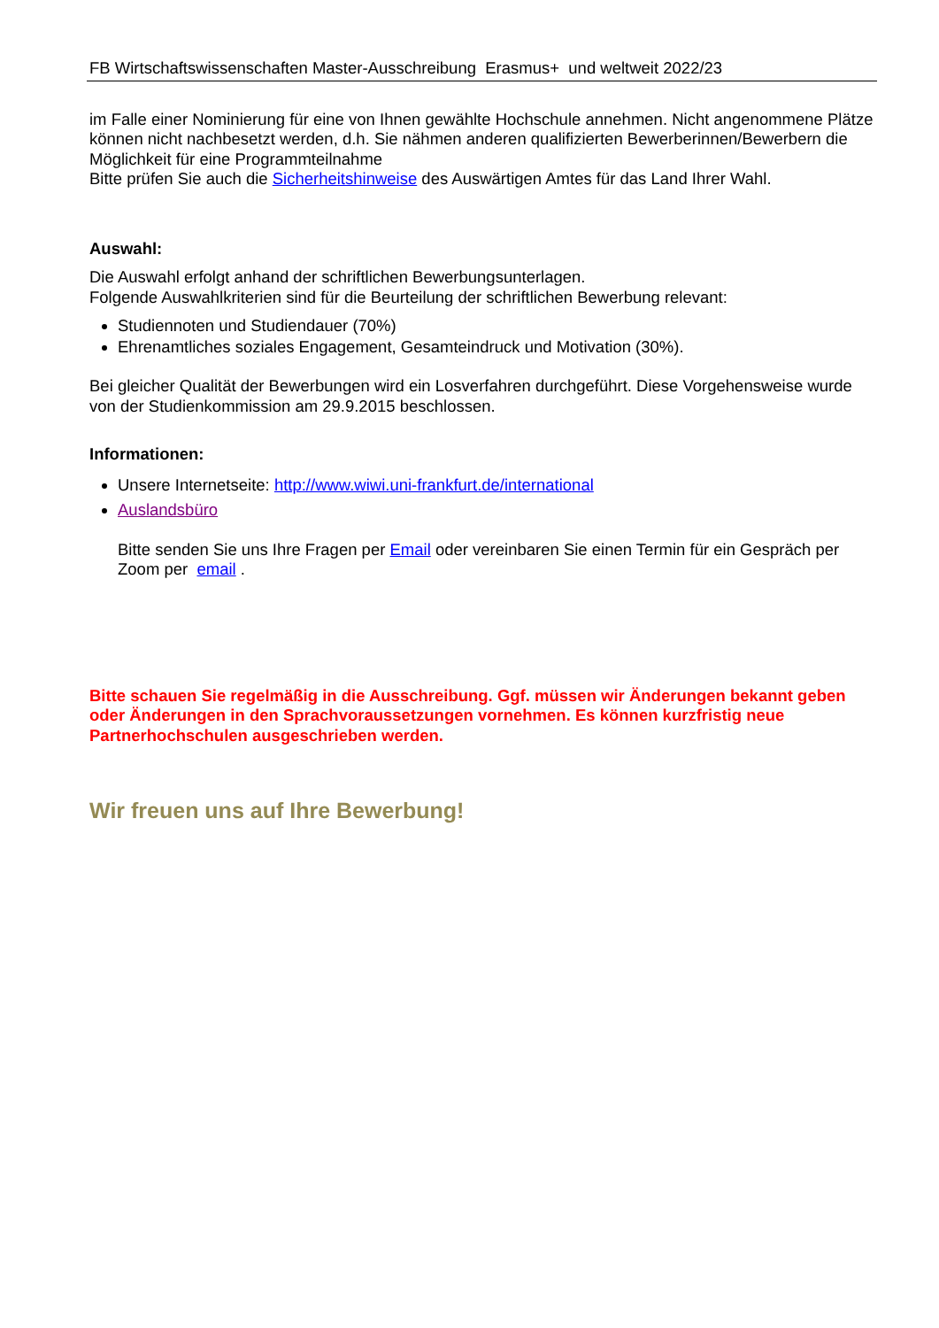FB Wirtschaftswissenschaften Master-Ausschreibung Erasmus+ und weltweit 2022/23
im Falle einer Nominierung für eine von Ihnen gewählte Hochschule annehmen. Nicht angenommene Plätze können nicht nachbesetzt werden, d.h. Sie nähmen anderen qualifizierten Bewerberinnen/Bewerbern die Möglichkeit für eine Programmteilnahme
Bitte prüfen Sie auch die Sicherheitshinweise des Auswärtigen Amtes für das Land Ihrer Wahl.
Auswahl:
Die Auswahl erfolgt anhand der schriftlichen Bewerbungsunterlagen.
Folgende Auswahlkriterien sind für die Beurteilung der schriftlichen Bewerbung relevant:
Studiennoten und Studiendauer (70%)
Ehrenamtliches soziales Engagement, Gesamteindruck und Motivation (30%).
Bei gleicher Qualität der Bewerbungen wird ein Losverfahren durchgeführt. Diese Vorgehensweise wurde von der Studienkommission am 29.9.2015 beschlossen.
Informationen:
Unsere Internetseite: http://www.wiwi.uni-frankfurt.de/international
Auslandsbüro
Bitte senden Sie uns Ihre Fragen per Email oder vereinbaren Sie einen Termin für ein Gespräch per Zoom per email .
Bitte schauen Sie regelmäßig in die Ausschreibung. Ggf. müssen wir Änderungen bekannt geben oder Änderungen in den Sprachvoraussetzungen vornehmen. Es können kurzfristig neue Partnerhochschulen ausgeschrieben werden.
Wir freuen uns auf Ihre Bewerbung!